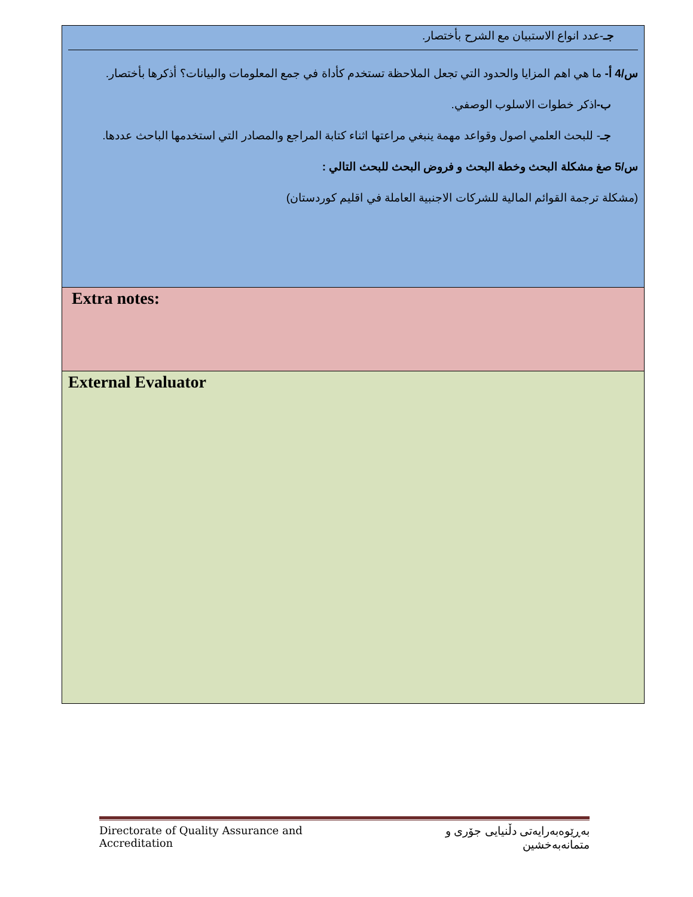| جـ -عدد انواع الاستبيان مع الشرح بأختصار. س/4 أ- ما هي اهم المزايا والحدود التي تجعل الملاحظة تستخدم كأداة في جمع المعلومات والبيانات؟ أذكرها بأختصار. ب- اذكر خطوات الاسلوب الوصفي. جـ - للبحث العلمي اصول وقواعد مهمة ينبغي مراعتها اثناء كتابة المراجع والمصادر التي استخدمها الباحث عددها. س/5 صغ مشكلة البحث وخطة البحث و فروض البحث للبحث التالي : (مشكلة ترجمة القوائم المالية للشركات الاجنبية العاملة في اقليم كوردستان) |
| Extra notes: |
| External Evaluator |
Directorate of Quality Assurance and Accreditation بەڕێوەبەرایەتی دڵنیایی جۆری و متمانەبەخشین